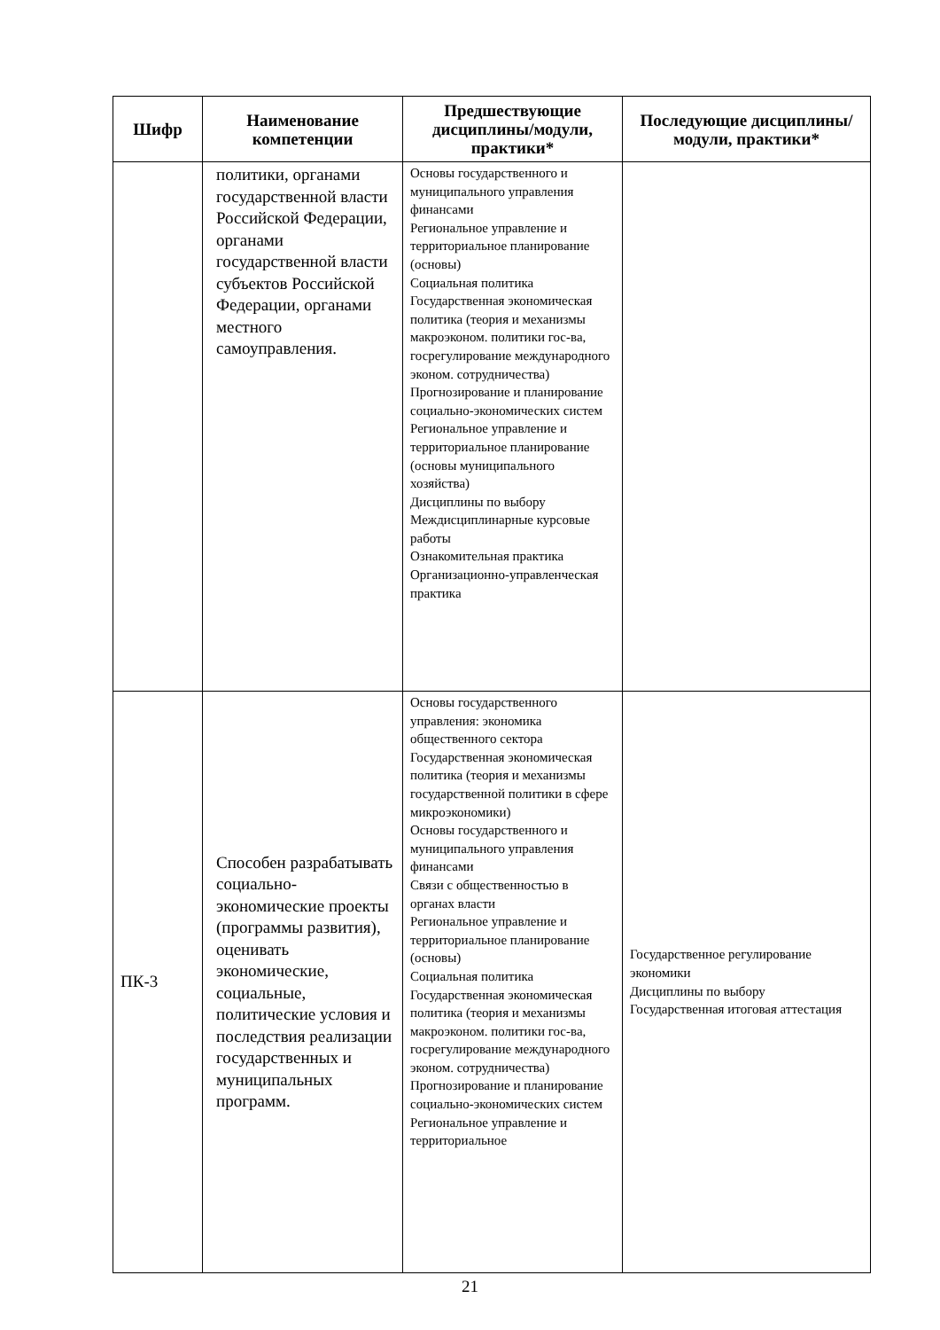| Шифр | Наименование компетенции | Предшествующие дисциплины/модули, практики* | Последующие дисциплины/модули, практики* |
| --- | --- | --- | --- |
| | политики, органами государственной власти Российской Федерации, органами государственной власти субъектов Российской Федерации, органами местного самоуправления. | Основы государственного и муниципального управления финансами Региональное управление и территориальное планирование (основы) Социальная политика Государственная экономическая политика (теория и механизмы макроэконом. политики гос-ва, госрегулирование международного эконом. сотрудничества) Прогнозирование и планирование социально-экономических систем Региональное управление и территориальное планирование (основы муниципального хозяйства) Дисциплины по выбору Междисциплинарные курсовые работы Ознакомительная практика Организационно-управленческая практика | |
| ПК-3 | Способен разрабатывать социально-экономические проекты (программы развития), оценивать экономические, социальные, политические условия и последствия реализации государственных и муниципальных программ. | Основы государственного управления: экономика общественного сектора Государственная экономическая политика (теория и механизмы государственной политики в сфере микроэкономики) Основы государственного и муниципального управления финансами Связи с общественностью в органах власти Региональное управление и территориальное планирование (основы) Социальная политика Государственная экономическая политика (теория и механизмы макроэконом. политики гос-ва, госрегулирование международного эконом. сотрудничества) Прогнозирование и планирование социально-экономических систем Региональное управление и территориальное | Государственное регулирование экономики Дисциплины по выбору Государственная итоговая аттестация |
21